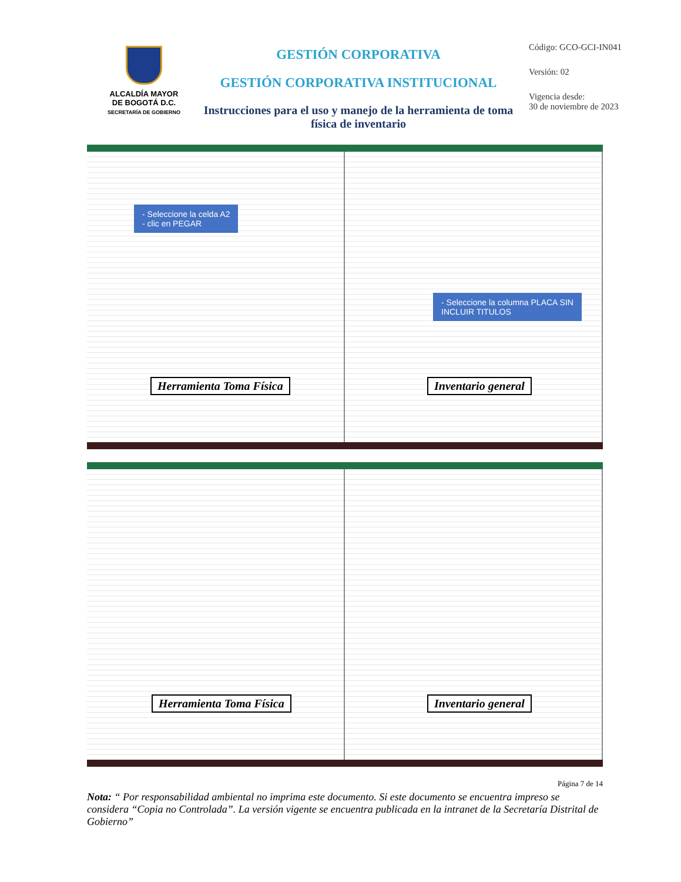ALCALDÍA MAYOR
DE BOGOTÁ D.C.
SECRETARÍA DE GOBIERNO
GESTIÓN CORPORATIVA
GESTIÓN CORPORATIVA INSTITUCIONAL
Instrucciones para el uso y manejo de la herramienta de toma física de inventario
Código: GCO-GCI-IN041
Versión: 02
Vigencia desde:
30 de noviembre de 2023
- Seleccione la celda A2
- clic en PEGAR
Herramienta Toma Física
- Seleccione la columna PLACA SIN
INCLUIR TITULOS
Inventario general
Herramienta Toma Física
Inventario general
Página 7 de 14
Nota: “ Por responsabilidad ambiental no imprima este documento. Si este documento se encuentra impreso se considera “Copia no Controlada”. La versión vigente se encuentra publicada en la intranet de la Secretaría Distrital de Gobierno”